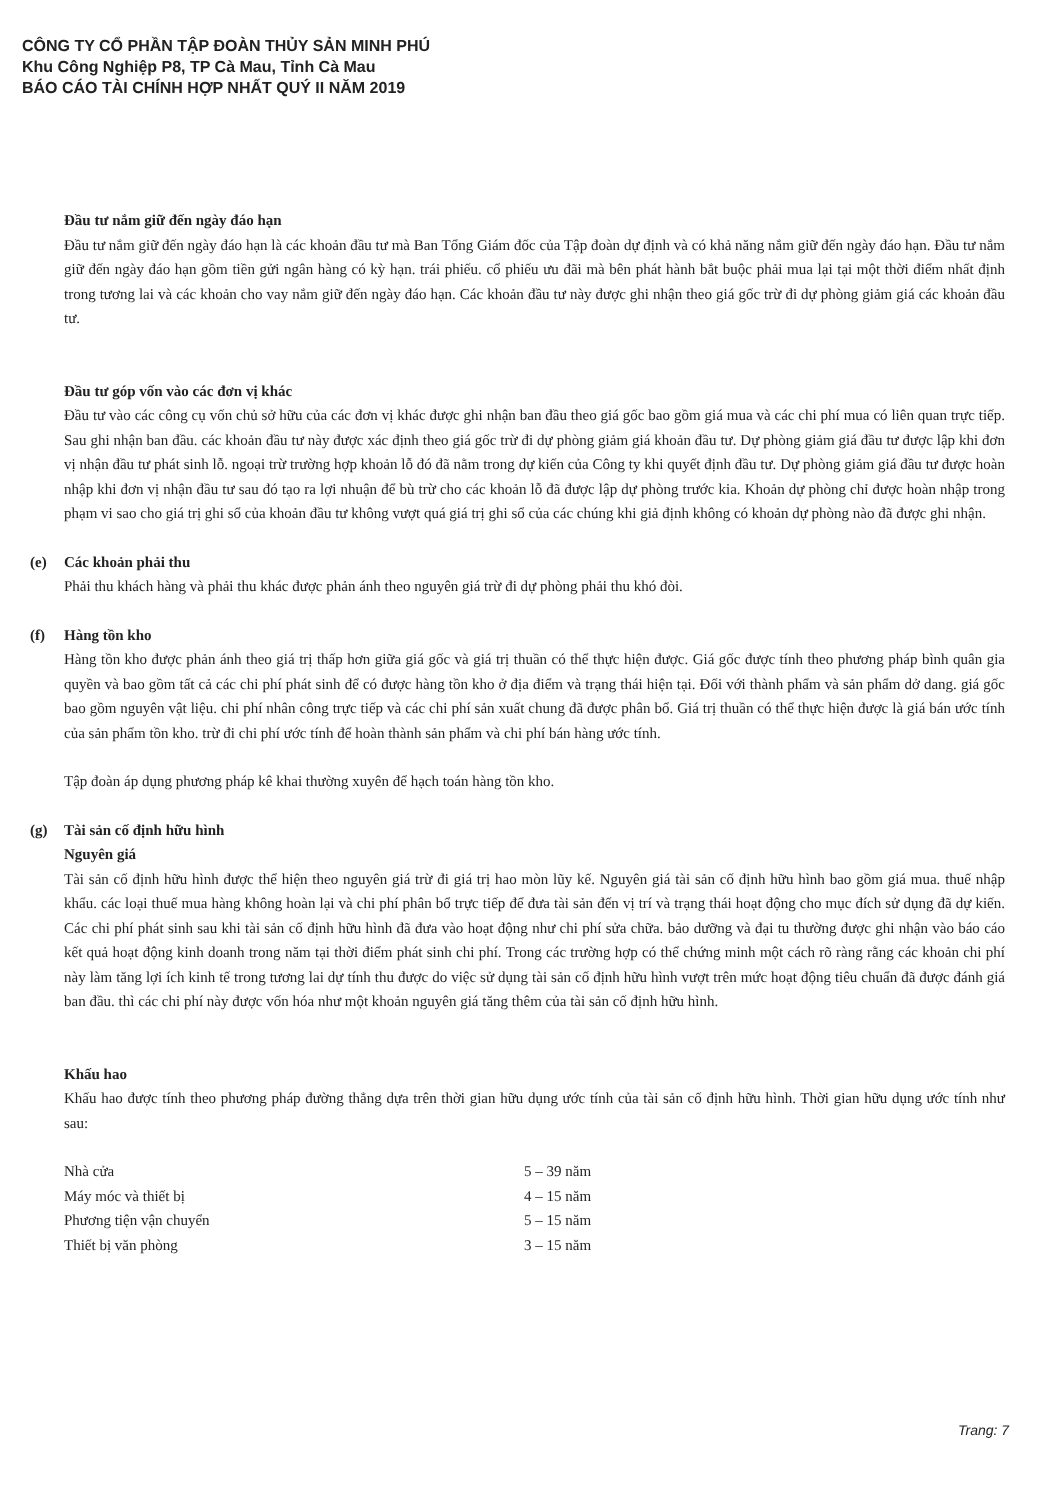CÔNG TY CỔ PHẦN TẬP ĐOÀN THỦY SẢN MINH PHÚ
Khu Công Nghiệp P8, TP Cà Mau, Tỉnh Cà Mau
BÁO CÁO TÀI CHÍNH HỢP NHẤT QUÝ II NĂM 2019
Đầu tư nắm giữ đến ngày đáo hạn
Đầu tư nắm giữ đến ngày đáo hạn là các khoản đầu tư mà Ban Tổng Giám đốc của Tập đoàn dự định và có khả năng nắm giữ đến ngày đáo hạn. Đầu tư nắm giữ đến ngày đáo hạn gồm tiền gửi ngân hàng có kỳ hạn. trái phiếu. cổ phiếu ưu đãi mà bên phát hành bắt buộc phải mua lại tại một thời điểm nhất định trong tương lai và các khoản cho vay nắm giữ đến ngày đáo hạn. Các khoản đầu tư này được ghi nhận theo giá gốc trừ đi dự phòng giảm giá các khoản đầu tư.
Đầu tư góp vốn vào các đơn vị khác
Đầu tư vào các công cụ vốn chủ sở hữu của các đơn vị khác được ghi nhận ban đầu theo giá gốc bao gồm giá mua và các chi phí mua có liên quan trực tiếp. Sau ghi nhận ban đầu. các khoản đầu tư này được xác định theo giá gốc trừ đi dự phòng giảm giá khoản đầu tư. Dự phòng giảm giá đầu tư được lập khi đơn vị nhận đầu tư phát sinh lỗ. ngoại trừ trường hợp khoản lỗ đó đã nằm trong dự kiến của Công ty khi quyết định đầu tư. Dự phòng giảm giá đầu tư được hoàn nhập khi đơn vị nhận đầu tư sau đó tạo ra lợi nhuận để bù trừ cho các khoản lỗ đã được lập dự phòng trước kia. Khoản dự phòng chỉ được hoàn nhập trong phạm vi sao cho giá trị ghi sổ của khoản đầu tư không vượt quá giá trị ghi sổ của các chúng khi giả định không có khoản dự phòng nào đã được ghi nhận.
(e) Các khoản phải thu
Phải thu khách hàng và phải thu khác được phản ánh theo nguyên giá trừ đi dự phòng phải thu khó đòi.
(f) Hàng tồn kho
Hàng tồn kho được phản ánh theo giá trị thấp hơn giữa giá gốc và giá trị thuần có thể thực hiện được. Giá gốc được tính theo phương pháp bình quân gia quyền và bao gồm tất cả các chi phí phát sinh để có được hàng tồn kho ở địa điểm và trạng thái hiện tại. Đối với thành phẩm và sản phẩm dở dang. giá gốc bao gồm nguyên vật liệu. chi phí nhân công trực tiếp và các chi phí sản xuất chung đã được phân bổ. Giá trị thuần có thể thực hiện được là giá bán ước tính của sản phẩm tồn kho. trừ đi chi phí ước tính để hoàn thành sản phẩm và chi phí bán hàng ước tính.
Tập đoàn áp dụng phương pháp kê khai thường xuyên để hạch toán hàng tồn kho.
(g) Tài sản cố định hữu hình
Nguyên giá
Tài sản cố định hữu hình được thể hiện theo nguyên giá trừ đi giá trị hao mòn lũy kế. Nguyên giá tài sản cố định hữu hình bao gồm giá mua. thuế nhập khẩu. các loại thuế mua hàng không hoàn lại và chi phí phân bổ trực tiếp để đưa tài sản đến vị trí và trạng thái hoạt động cho mục đích sử dụng đã dự kiến. Các chi phí phát sinh sau khi tài sản cố định hữu hình đã đưa vào hoạt động như chi phí sửa chữa. bảo dưỡng và đại tu thường được ghi nhận vào báo cáo kết quả hoạt động kinh doanh trong năm tại thời điểm phát sinh chi phí. Trong các trường hợp có thể chứng minh một cách rõ ràng rằng các khoản chi phí này làm tăng lợi ích kinh tế trong tương lai dự tính thu được do việc sử dụng tài sản cố định hữu hình vượt trên mức hoạt động tiêu chuẩn đã được đánh giá ban đầu. thì các chi phí này được vốn hóa như một khoản nguyên giá tăng thêm của tài sản cố định hữu hình.
Khấu hao
Khấu hao được tính theo phương pháp đường thẳng dựa trên thời gian hữu dụng ước tính của tài sản cố định hữu hình. Thời gian hữu dụng ước tính như sau:
| Nhà cửa | 5 – 39 năm |
| Máy móc và thiết bị | 4 – 15 năm |
| Phương tiện vận chuyển | 5 – 15 năm |
| Thiết bị văn phòng | 3 – 15 năm |
Trang: 7